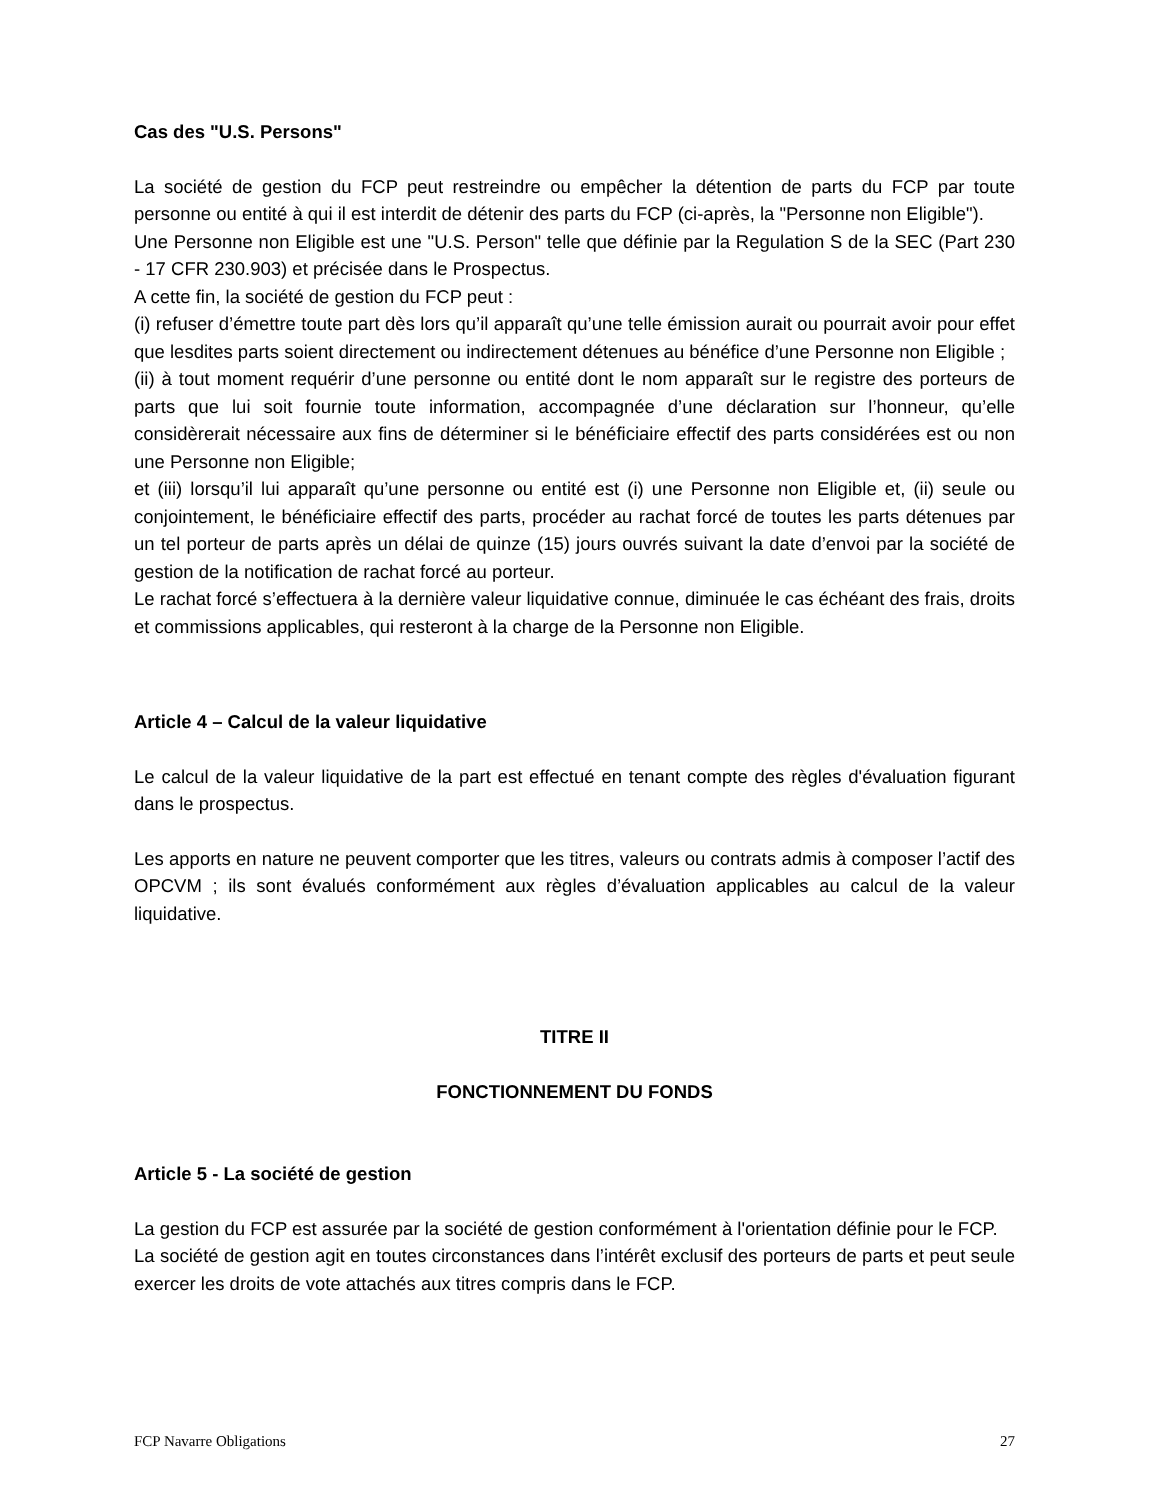Cas des "U.S. Persons"
La société de gestion du FCP peut restreindre ou empêcher la détention de parts du FCP par toute personne ou entité à qui il est interdit de détenir des parts du FCP (ci-après, la "Personne non Eligible").
Une Personne non Eligible est une "U.S. Person" telle que définie par la Regulation S de la SEC (Part 230 - 17 CFR 230.903) et précisée dans le Prospectus.
A cette fin, la société de gestion du FCP peut :
(i) refuser d’émettre toute part dès lors qu’il apparaît qu’une telle émission aurait ou pourrait avoir pour effet que lesdites parts soient directement ou indirectement détenues au bénéfice d’une Personne non Eligible ;
(ii) à tout moment requérir d’une personne ou entité dont le nom apparaît sur le registre des porteurs de parts que lui soit fournie toute information, accompagnée d’une déclaration sur l’honneur, qu’elle considèrerait nécessaire aux fins de déterminer si le bénéficiaire effectif des parts considérées est ou non une Personne non Eligible;
et (iii) lorsqu’il lui apparaît qu’une personne ou entité est (i) une Personne non Eligible et, (ii) seule ou conjointement, le bénéficiaire effectif des parts, procéder au rachat forcé de toutes les parts détenues par un tel porteur de parts après un délai de quinze (15) jours ouvrés suivant la date d’envoi par la société de gestion de la notification de rachat forcé au porteur.
Le rachat forcé s’effectuera à la dernière valeur liquidative connue, diminuée le cas échéant des frais, droits et commissions applicables, qui resteront à la charge de la Personne non Eligible.
Article 4 – Calcul de la valeur liquidative
Le calcul de la valeur liquidative de la part est effectué en tenant compte des règles d'évaluation figurant dans le prospectus.
Les apports en nature ne peuvent comporter que les titres, valeurs ou contrats admis à composer l’actif des OPCVM ; ils sont évalués conformément aux règles d’évaluation applicables au calcul de la valeur liquidative.
TITRE II
FONCTIONNEMENT DU FONDS
Article 5 - La société de gestion
La gestion du FCP est assurée par la société de gestion conformément à l'orientation définie pour le FCP.
La société de gestion agit en toutes circonstances dans l’intérêt exclusif des porteurs de parts et peut seule exercer les droits de vote attachés aux titres compris dans le FCP.
FCP Navarre Obligations 27